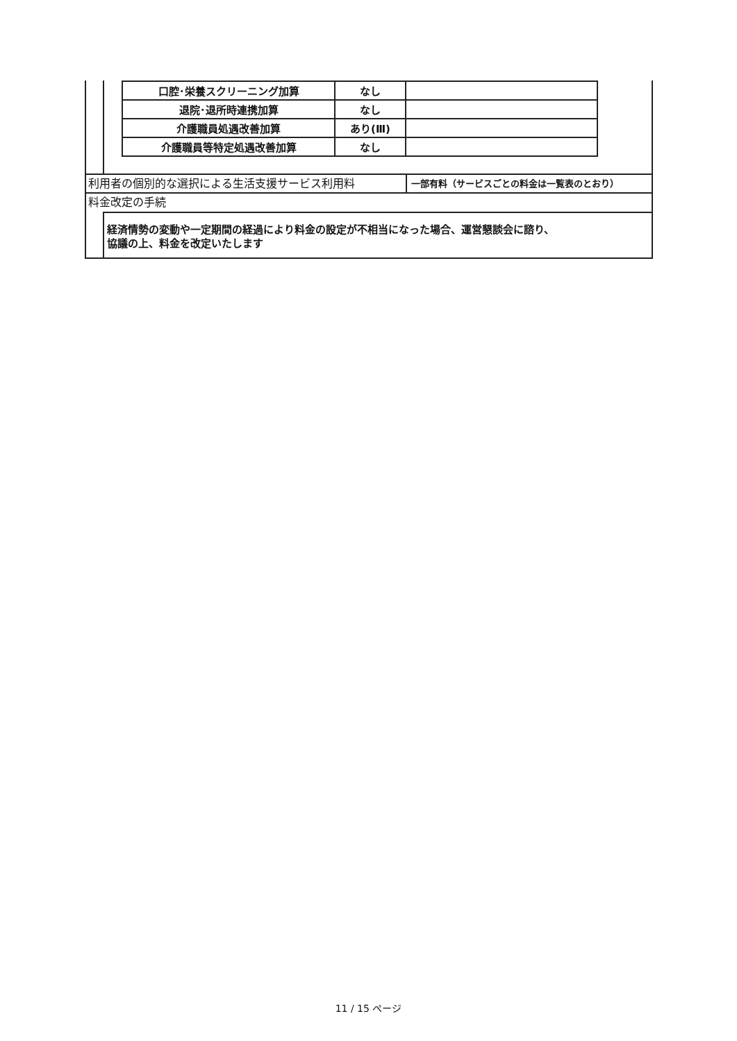| 口腔･栄養スクリーニング加算 | なし | |
| 退院･退所時連携加算 | なし | |
| 介護職員処遇改善加算 | あり(Ⅲ) | |
| 介護職員等特定処遇改善加算 | なし | |
利用者の個別的な選択による生活支援サービス利用料
一部有料（サービスごとの料金は一覧表のとおり）
料金改定の手続
経済情勢の変動や一定期間の経過により料金の設定が不相当になった場合、運営懇談会に諮り、
協議の上、料金を改定いたします
11 / 15 ページ